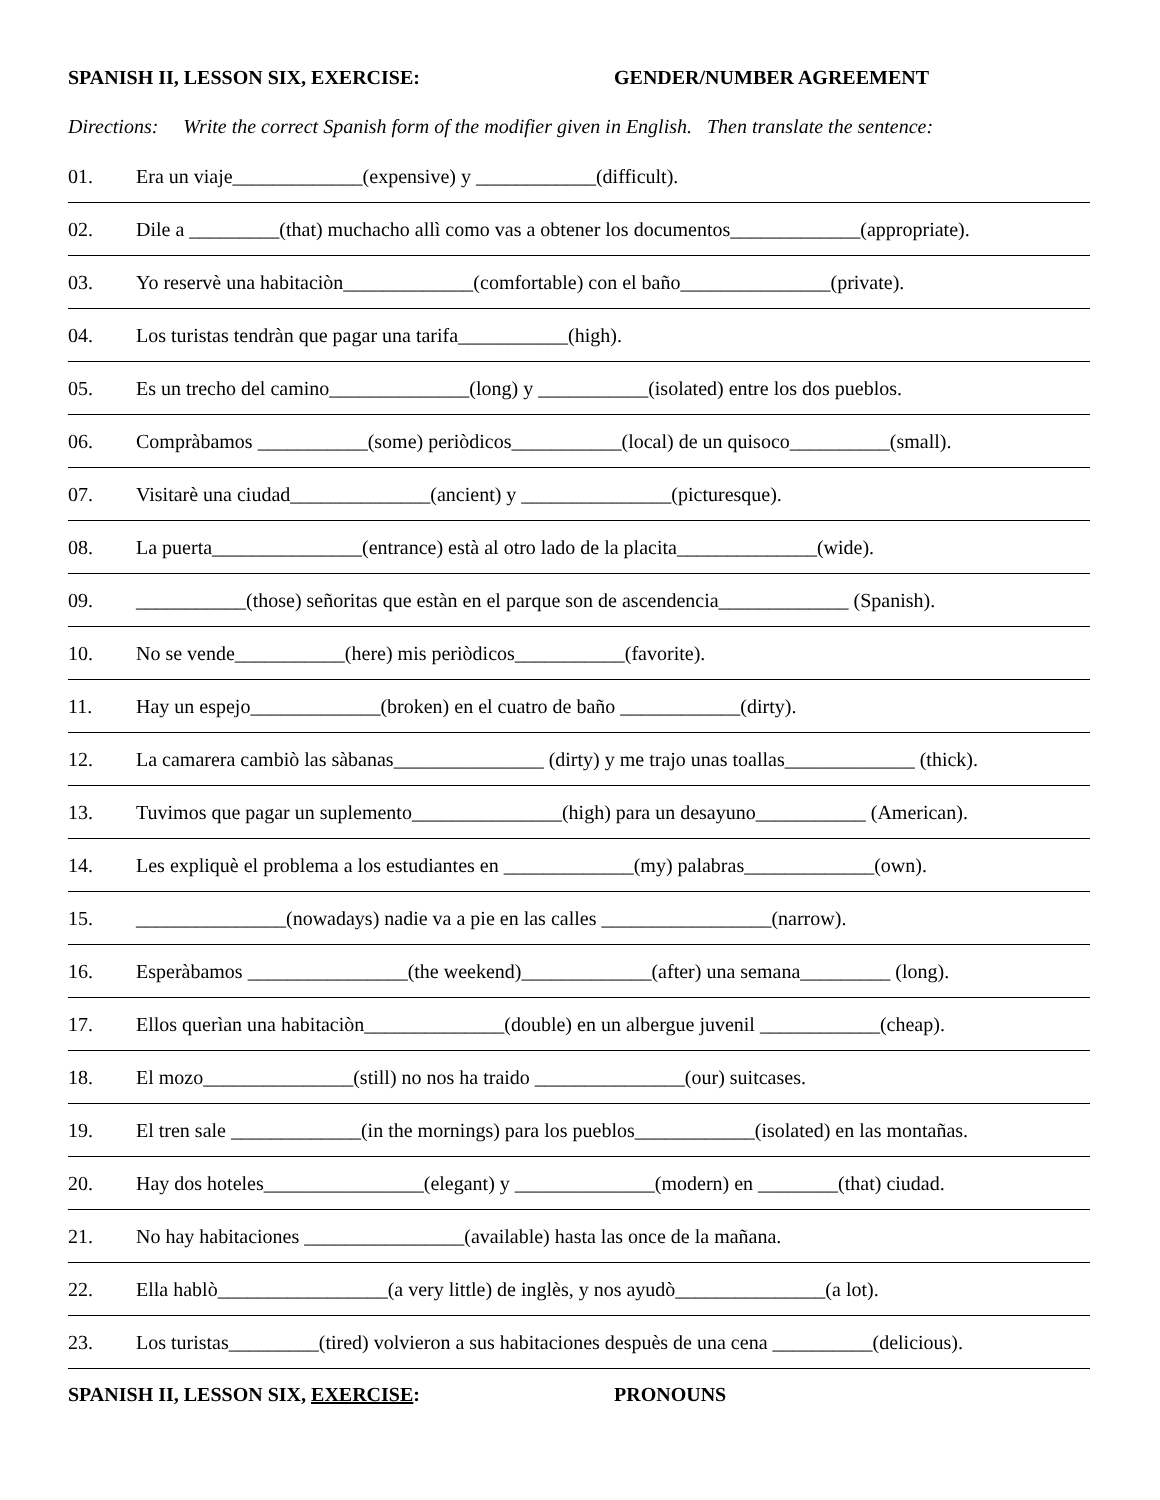SPANISH II, LESSON SIX, EXERCISE: GENDER/NUMBER AGREEMENT
Directions: Write the correct Spanish form of the modifier given in English. Then translate the sentence:
01. Era un viaje_____________(expensive) y ____________(difficult).
02. Dile a _________(that) muchacho allì como vas a obtener los documentos_____________(appropriate).
03. Yo reservè una habitaciòn_____________(comfortable) con el baño_______________(private).
04. Los turistas tendràn que pagar una tarifa___________(high).
05. Es un trecho del camino______________(long) y ___________(isolated) entre los dos pueblos.
06. Compràbamos ___________(some) periòdicos___________(local) de un quisoco__________(small).
07. Visitarè una ciudad______________(ancient) y _______________(picturesque).
08. La puerta_______________(entrance) està al otro lado de la placita______________(wide).
09. ___________(those) señoritas que estàn en el parque son de ascendencia_____________ (Spanish).
10. No se vende___________(here) mis periòdicos___________(favorite).
11. Hay un espejo_____________(broken) en el cuatro de baño ____________(dirty).
12. La camarera cambiò las sàbanas_______________ (dirty) y me trajo unas toallas_____________ (thick).
13. Tuvimos que pagar un suplemento_______________(high) para un desayuno___________ (American).
14. Les expliquè el problema a los estudiantes en _____________(my) palabras_____________(own).
15. _______________(nowadays) nadie va a pie en las calles _________________(narrow).
16. Esperàbamos ________________(the weekend)_____________(after) una semana_________ (long).
17. Ellos querìan una habitaciòn______________(double) en un albergue juvenil ____________(cheap).
18. El mozo_______________(still) no nos ha traido _______________(our) suitcases.
19. El tren sale _____________(in the mornings) para los pueblos____________(isolated) en las montañas.
20. Hay dos hoteles________________(elegant) y ______________(modern) en ________(that) ciudad.
21. No hay habitaciones ________________(available) hasta las once de la mañana.
22. Ella hablò_________________(a very little) de inglès, y nos ayudò_______________(a lot).
23. Los turistas_________(tired) volvieron a sus habitaciones despuès de una cena __________(delicious).
SPANISH II, LESSON SIX, EXERCISE: PRONOUNS